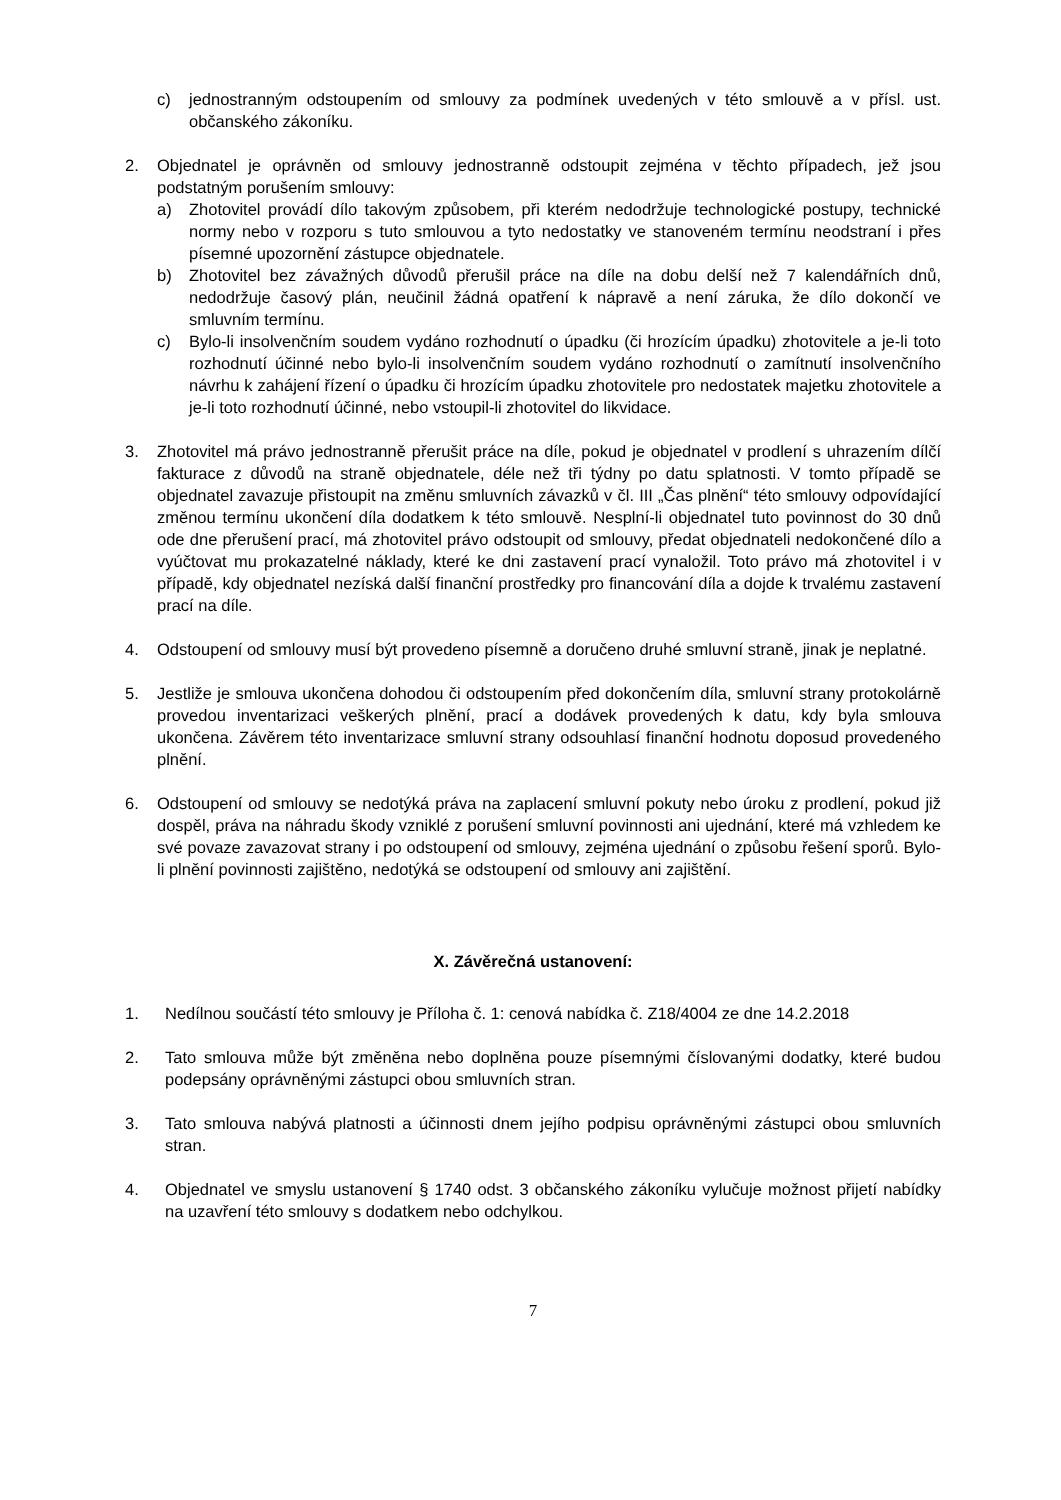c) jednostranným odstoupením od smlouvy za podmínek uvedených v této smlouvě a v přísl. ust. občanského zákoníku.
2. Objednatel je oprávněn od smlouvy jednostranně odstoupit zejména v těchto případech, jež jsou podstatným porušením smlouvy:
a) Zhotovitel provádí dílo takovým způsobem, při kterém nedodržuje technologické postupy, technické normy nebo v rozporu s tuto smlouvou a tyto nedostatky ve stanoveném termínu neodstraní i přes písemné upozornění zástupce objednatele.
b) Zhotovitel bez závažných důvodů přerušil práce na díle na dobu delší než 7 kalendářních dnů, nedodržuje časový plán, neučinil žádná opatření k nápravě a není záruka, že dílo dokončí ve smluvním termínu.
c) Bylo-li insolvenčním soudem vydáno rozhodnutí o úpadku (či hrozícím úpadku) zhotovitele a je-li toto rozhodnutí účinné nebo bylo-li insolvenčním soudem vydáno rozhodnutí o zamítnutí insolvenčního návrhu k zahájení řízení o úpadku či hrozícím úpadku zhotovitele pro nedostatek majetku zhotovitele a je-li toto rozhodnutí účinné, nebo vstoupil-li zhotovitel do likvidace.
3. Zhotovitel má právo jednostranně přerušit práce na díle, pokud je objednatel v prodlení s uhrazením dílčí fakturace z důvodů na straně objednatele, déle než tři týdny po datu splatnosti. V tomto případě se objednatel zavazuje přistoupit na změnu smluvních závazků v čl. III „Čas plnění“ této smlouvy odpovídající změnou termínu ukončení díla dodatkem k této smlouvě. Nesplní-li objednatel tuto povinnost do 30 dnů ode dne přerušení prací, má zhotovitel právo odstoupit od smlouvy, předat objednateli nedokončené dílo a vyúčtovat mu prokazatelné náklady, které ke dni zastavení prací vynaložil. Toto právo má zhotovitel i v případě, kdy objednatel nezíská další finanční prostředky pro financování díla a dojde k trvalému zastavení prací na díle.
4. Odstoupení od smlouvy musí být provedeno písemně a doručeno druhé smluvní straně, jinak je neplatné.
5. Jestliže je smlouva ukončena dohodou či odstoupením před dokončením díla, smluvní strany protokolárně provedou inventarizaci veškerých plnění, prací a dodávek provedených k datu, kdy byla smlouva ukončena. Závěrem této inventarizace smluvní strany odsouhlasí finanční hodnotu doposud provedeného plnění.
6. Odstoupení od smlouvy se nedotýká práva na zaplacení smluvní pokuty nebo úroku z prodlení, pokud již dospěl, práva na náhradu škody vzniklé z porušení smluvní povinnosti ani ujednání, které má vzhledem ke své povaze zavazovat strany i po odstoupení od smlouvy, zejména ujednání o způsobu řešení sporů. Bylo-li plnění povinnosti zajištěno, nedotýká se odstoupení od smlouvy ani zajištění.
X. Závěrečná ustanovení:
1. Nedílnou součástí této smlouvy je Příloha č. 1: cenová nabídka č. Z18/4004 ze dne 14.2.2018
2. Tato smlouva může být změněna nebo doplněna pouze písemnými číslovanými dodatky, které budou podepsány oprávněnými zástupci obou smluvních stran.
3. Tato smlouva nabývá platnosti a účinnosti dnem jejího podpisu oprávněnými zástupci obou smluvních stran.
4. Objednatel ve smyslu ustanovení § 1740 odst. 3 občanského zákoníku vylučuje možnost přijetí nabídky na uzavření této smlouvy s dodatkem nebo odchylkou.
7